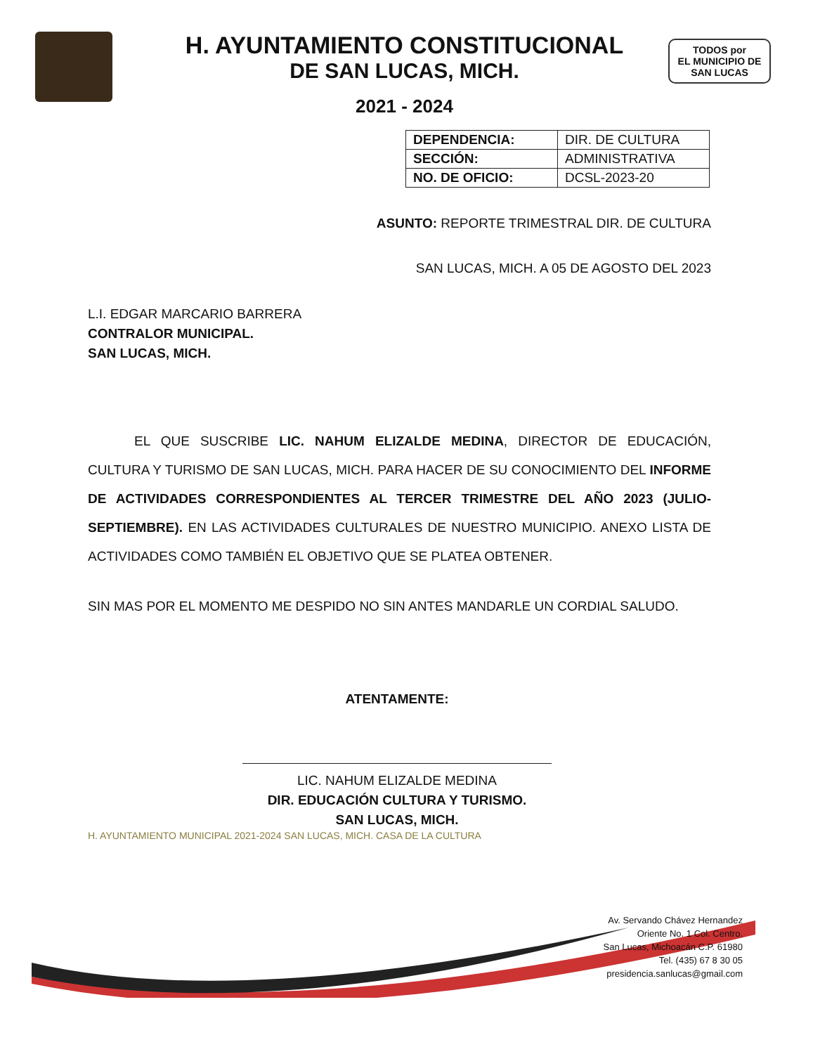H. AYUNTAMIENTO CONSTITUCIONAL
DE SAN LUCAS, MICH.
2021 - 2024
TODOS por
EL MUNICIPIO DE
SAN LUCAS
| DEPENDENCIA: | DIR. DE CULTURA |
| SECCIÓN: | ADMINISTRATIVA |
| NO. DE OFICIO: | DCSL-2023-20 |
ASUNTO: REPORTE TRIMESTRAL DIR. DE CULTURA
SAN LUCAS, MICH. A 05 DE AGOSTO DEL 2023
L.I. EDGAR MARCARIO BARRERA
CONTRALOR MUNICIPAL.
SAN LUCAS, MICH.
EL QUE SUSCRIBE LIC. NAHUM ELIZALDE MEDINA, DIRECTOR DE EDUCACIÓN, CULTURA Y TURISMO DE SAN LUCAS, MICH. PARA HACER DE SU CONOCIMIENTO DEL INFORME DE ACTIVIDADES CORRESPONDIENTES AL TERCER TRIMESTRE DEL AÑO 2023 (JULIO-SEPTIEMBRE). EN LAS ACTIVIDADES CULTURALES DE NUESTRO MUNICIPIO. ANEXO LISTA DE ACTIVIDADES COMO TAMBIÉN EL OBJETIVO QUE SE PLATEA OBTENER.
SIN MAS POR EL MOMENTO ME DESPIDO NO SIN ANTES MANDARLE UN CORDIAL SALUDO.
ATENTAMENTE:
LIC. NAHUM ELIZALDE MEDINA
DIR. EDUCACIÓN CULTURA Y TURISMO.
SAN LUCAS, MICH.
H. AYUNTAMIENTO MUNICIPAL 2021-2024 SAN LUCAS, MICH. CASA DE LA CULTURA
Av. Servando Chávez Hernandez
Oriente No. 1 Col. Centro.
San Lucas, Michoacán C.P. 61980
Tel. (435) 67 8 30 05
presidencia.sanlucas@gmail.com